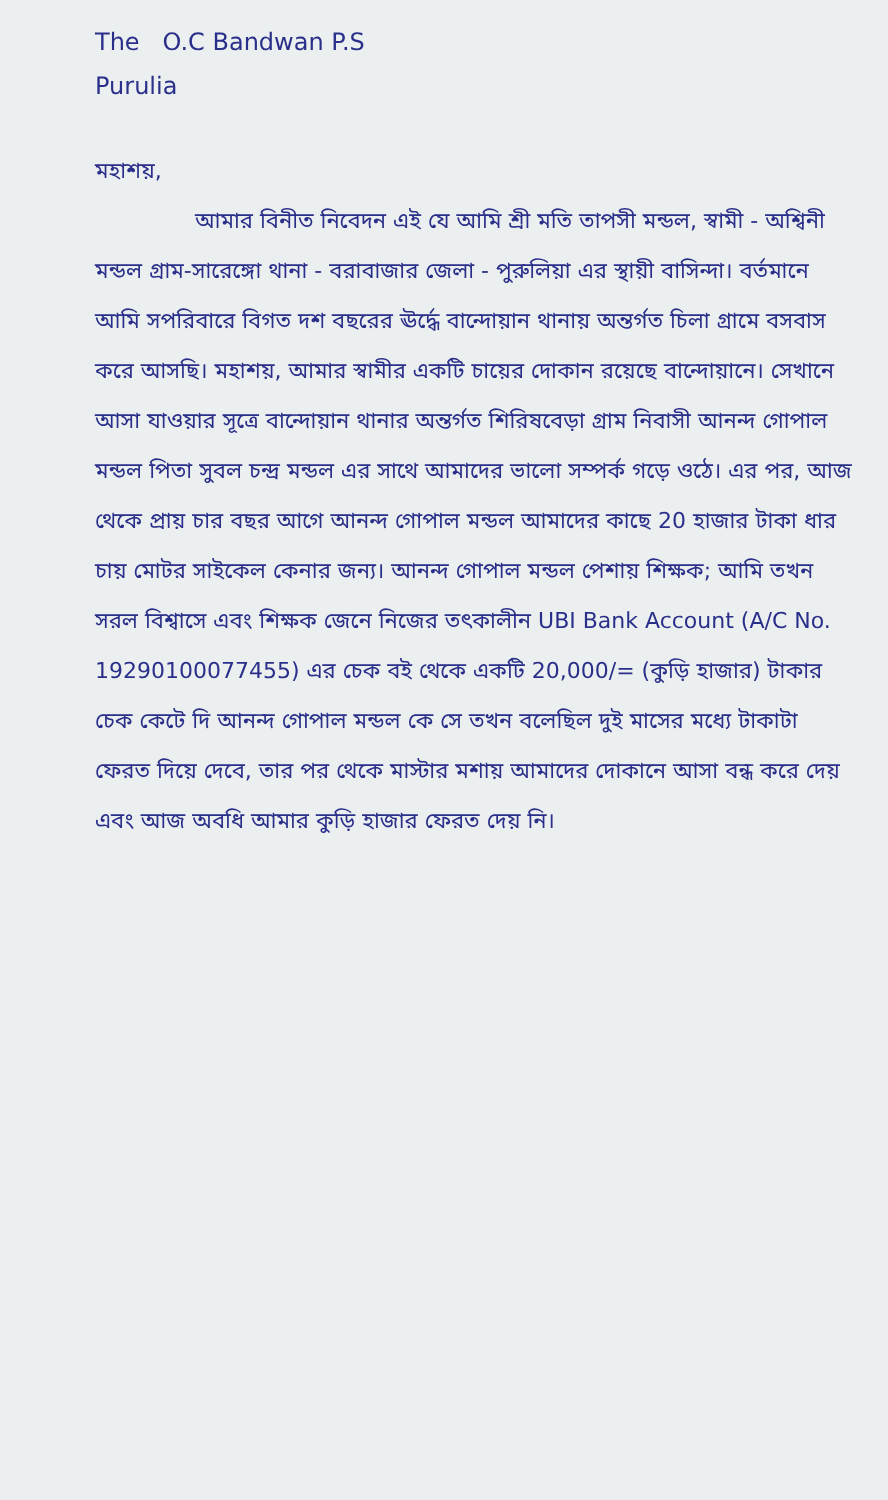The O.C Bandwan P.S
Purulia
মহাশয়,
আমার বিনীত নিবেদন এই যে আমি শ্রী মতি তাপসী মন্ডল, স্বামী - অশ্বিনী মন্ডল গ্রাম-সারেঙ্গো থানা - বরাবাজার জেলা - পুরুলিয়া এর স্থায়ী বাসিন্দা। বর্তমানে আমি সপরিবারে বিগত দশ বছরের ঊর্দ্ধে বান্দোয়ান থানায় অন্তর্গত চিলা গ্রামে বসবাস করে আসছি। মহাশয়, আমার স্বামীর একটি চায়ের দোকান রয়েছে বান্দোয়ানে। সেখানে আসা যাওয়ার সূত্রে বান্দোয়ান থানার অন্তর্গত শিরিষবেড়া গ্রাম নিবাসী আনন্দ গোপাল মন্ডল পিতা সুবল চন্দ্র মন্ডল এর সাথে আমাদের ভালো সম্পর্ক গড়ে ওঠে। এর পর, আজ থেকে প্রায় চার বছর আগে আনন্দ গোপাল মন্ডল আমাদের কাছে 20 হাজার টাকা ধার চায় মোটর সাইকেল কেনার জন্য। আনন্দ গোপাল মন্ডল পেশায় শিক্ষক; আমি তখন সরল বিশ্বাসে এবং শিক্ষক জেনে নিজের তৎকালীন UBI Bank Account (A/C No. 19290100077455) এর চেক বই থেকে একটি 20,000/= (কুড়ি হাজার) টাকার চেক কেটে দি আনন্দ গোপাল মন্ডল কে সে তখন বলেছিল দুই মাসের মধ্যে টাকাটা ফেরত দিয়ে দেবে, তার পর থেকে মাস্টার মশায় আমাদের দোকানে আসা বন্ধ করে দেয় এবং আজ অবধি আমার কুড়ি হাজার ফেরত দেয় নি।